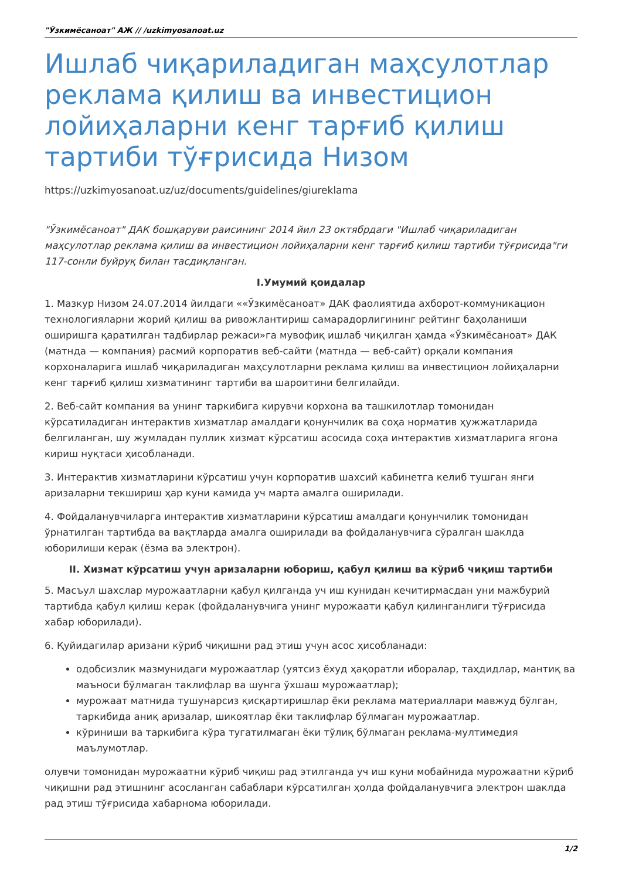"Ўзкимёсаноат" АЖ // /uzkimyosanoat.uz
Ишлаб чиқариладиган маҳсулотлар реклама қилиш ва инвестицион лойиҳаларни кенг тарғиб қилиш тартиби тўғрисида Низом
https://uzkimyosanoat.uz/uz/documents/guidelines/giureklama
"Ўзкимёсаноат" ДАК бошқаруви раисининг 2014 йил 23 октябрдаги "Ишлаб чиқариладиган маҳсулотлар реклама қилиш ва инвестицион лойиҳаларни кенг тарғиб қилиш тартиби тўғрисида"ги 117-сонли буйруқ билан тасдиқланган.
I.Умумий қоидалар
1. Мазкур Низом 24.07.2014 йилдаги ««Ўзкимёсаноат» ДАК фаолиятида ахборот-коммуникацион технологияларни жорий қилиш ва ривожлантириш самарадорлигининг рейтинг баҳоланиши оширишга қаратилган тадбирлар режаси»га мувофиқ ишлаб чиқилган ҳамда «Ўзкимёсаноат» ДАК (матнда — компания) расмий корпоратив веб-сайти (матнда — веб-сайт) орқали компания корхоналарига ишлаб чиқариладиган маҳсулотларни реклама қилиш ва инвестицион лойиҳаларни кенг тарғиб қилиш хизматининг тартиби ва шароитини белгилайди.
2. Веб-сайт компания ва унинг таркибига кирувчи корхона ва ташкилотлар томонидан кўрсатиладиган интерактив хизматлар амалдаги қонунчилик ва соҳа норматив ҳужжатларида белгиланган, шу жумладан пуллик хизмат кўрсатиш асосида соҳа интерактив хизматларига ягона кириш нуқтаси ҳисобланади.
3. Интерактив хизматларини кўрсатиш учун корпоратив шахсий кабинетга келиб тушган янги аризаларни текшириш ҳар куни камида уч марта амалга оширилади.
4. Фойдаланувчиларга интерактив хизматларини кўрсатиш амалдаги қонунчилик томонидан ўрнатилган тартибда ва вақтларда амалга оширилади ва фойдаланувчига сўралган шаклда юборилиши керак (ёзма ва электрон).
II. Хизмат кўрсатиш учун аризаларни юбориш, қабул қилиш ва кўриб чиқиш тартиби
5. Масъул шахслар мурожаатларни қабул қилганда уч иш кунидан кечитирмасдан уни мажбурий тартибда қабул қилиш керак (фойдаланувчига унинг мурожаати қабул қилинганлиги тўғрисида хабар юборилади).
6. Қуйидагилар аризани кўриб чиқишни рад этиш учун асос ҳисобланади:
одобсизлик мазмунидаги мурожаатлар (уятсиз ёхуд ҳақоратли иборалар, таҳдидлар, мантиқ ва маъноси бўлмаган таклифлар ва шунга ўхшаш мурожаатлар);
мурожаат матнида тушунарсиз қисқартиришлар ёки реклама материаллари мавжуд бўлган, таркибида аниқ аризалар, шикоятлар ёки таклифлар бўлмаган мурожаатлар.
кўриниши ва таркибига кўра тугатилмаган ёки тўлиқ бўлмаган реклама-мултимедия маълумотлар.
олувчи томонидан мурожаатни кўриб чиқиш рад этилганда уч иш куни мобайнида мурожаатни кўриб чиқишни рад этишнинг асосланган сабаблари кўрсатилган ҳолда фойдаланувчига электрон шаклда рад этиш тўғрисида хабарнома юборилади.
1/2